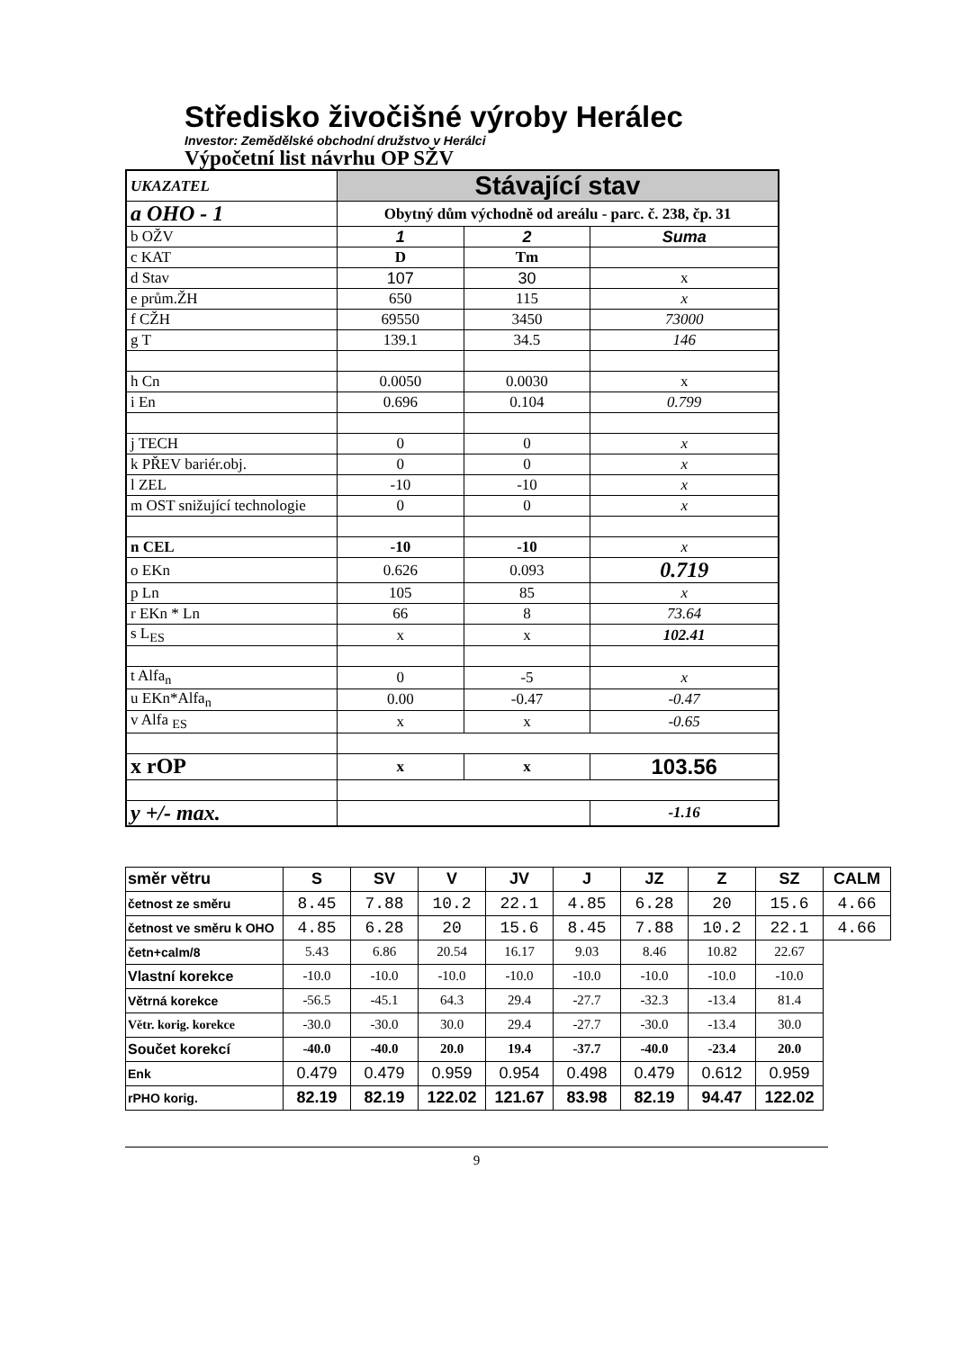Středisko živočišné výroby Herálec
Investor: Zemědělské obchodní družstvo v Herálci
Výpočetní list návrhu OP SŽV
| UKAZATEL | Stávající stav | | |
| a OHO - 1 | Obytný dům východně od areálu - parc. č. 238, čp. 31 | | |
| b OŽV | 1 | 2 | Suma |
| c KAT | D | Tm | |
| d Stav | 107 | 30 | x |
| e prům.ŽH | 650 | 115 | x |
| f CŽH | 69550 | 3450 | 73000 |
| g T | 139.1 | 34.5 | 146 |
| h Cn | 0.0050 | 0.0030 | x |
| i En | 0.696 | 0.104 | 0.799 |
| j TECH | 0 | 0 | x |
| k PŘEV bariér.obj. | 0 | 0 | x |
| l ZEL | -10 | -10 | x |
| m OST snižující technologie | 0 | 0 | x |
| n CEL | -10 | -10 | x |
| o EKn | 0.626 | 0.093 | 0.719 |
| p Ln | 105 | 85 | x |
| r EKn * Ln | 66 | 8 | 73.64 |
| s L<sub>ES</sub> | x | x | 102.41 |
| t Alfa<sub>n</sub> | 0 | -5 | x |
| u EKn*Alfa<sub>n</sub> | 0.00 | -0.47 | -0.47 |
| v Alfa <sub>ES</sub> | x | x | -0.65 |
| x rOP | x | x | 103.56 |
| y +/- max. | | | -1.16 |
| směr větru | S | SV | V | JV | J | JZ | Z | SZ | CALM |
| --- | --- | --- | --- | --- | --- | --- | --- | --- | --- |
| četnost ze směru | 8.45 | 7.88 | 10.2 | 22.1 | 4.85 | 6.28 | 20 | 15.6 | 4.66 |
| četnost ve směru k OHO | 4.85 | 6.28 | 20 | 15.6 | 8.45 | 7.88 | 10.2 | 22.1 | 4.66 |
| četn+calm/8 | 5.43 | 6.86 | 20.54 | 16.17 | 9.03 | 8.46 | 10.82 | 22.67 | |
| Vlastní korekce | -10.0 | -10.0 | -10.0 | -10.0 | -10.0 | -10.0 | -10.0 | -10.0 | |
| Větrná korekce | -56.5 | -45.1 | 64.3 | 29.4 | -27.7 | -32.3 | -13.4 | 81.4 | |
| Větr. korig. korekce | -30.0 | -30.0 | 30.0 | 29.4 | -27.7 | -30.0 | -13.4 | 30.0 | |
| Součet korekcí | -40.0 | -40.0 | 20.0 | 19.4 | -37.7 | -40.0 | -23.4 | 20.0 | |
| Enk | 0.479 | 0.479 | 0.959 | 0.954 | 0.498 | 0.479 | 0.612 | 0.959 | |
| rPHO korig. | 82.19 | 82.19 | 122.02 | 121.67 | 83.98 | 82.19 | 94.47 | 122.02 | |
9